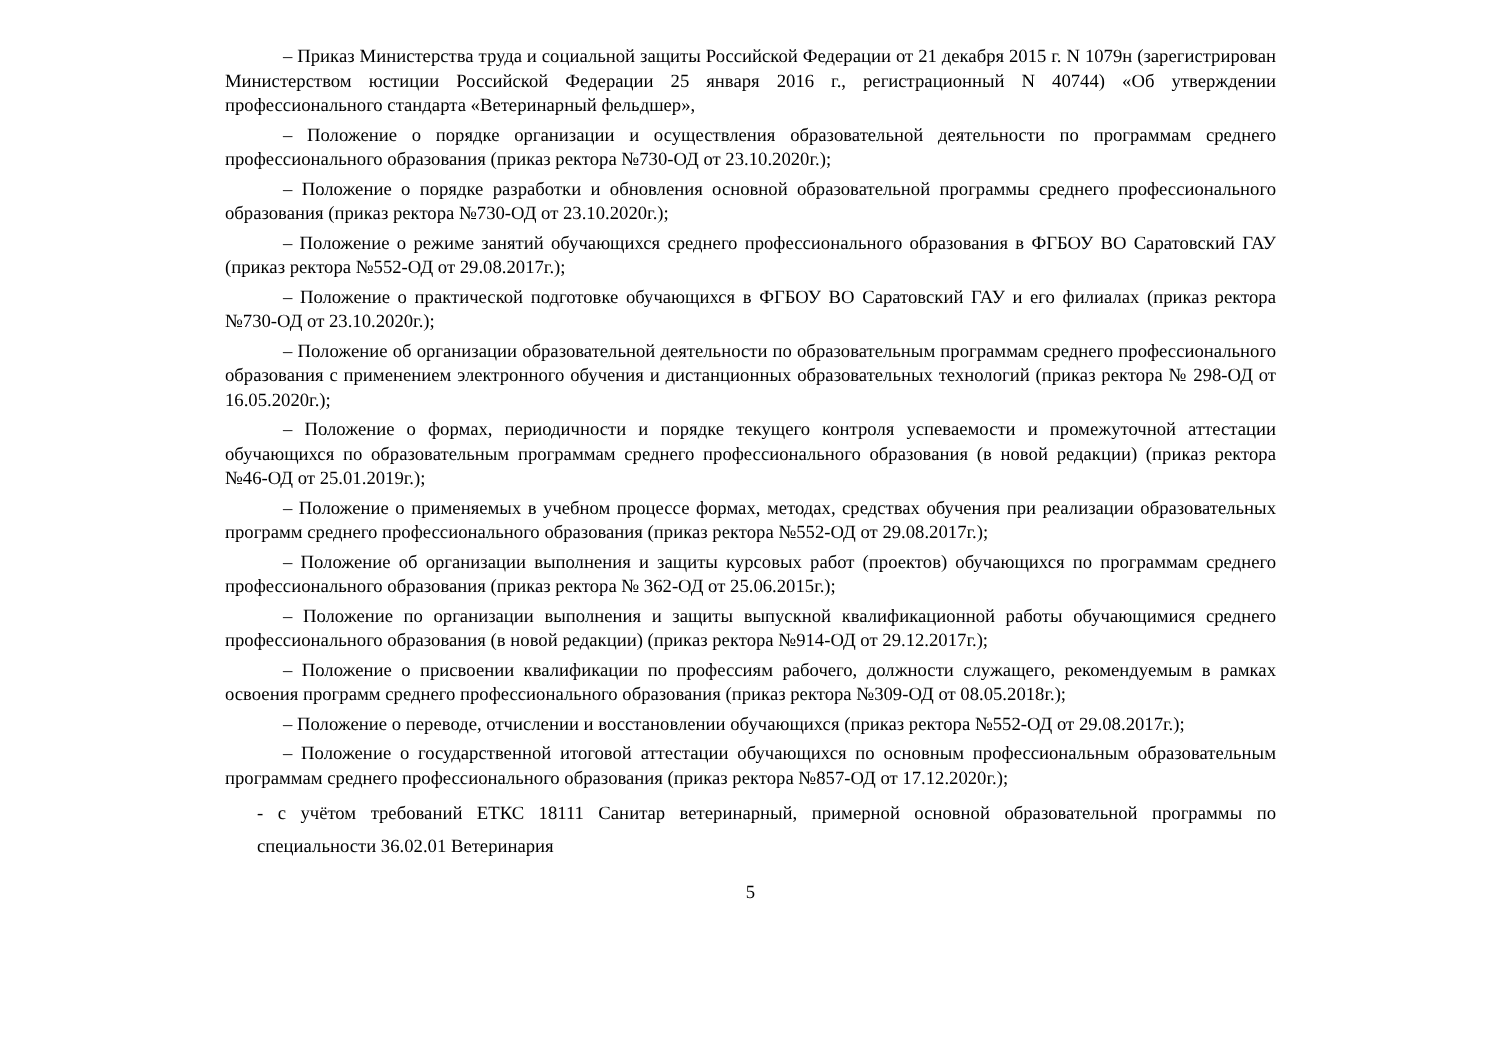– Приказ Министерства труда и социальной защиты Российской Федерации от 21 декабря 2015 г. N 1079н (зарегистрирован Министерством юстиции Российской Федерации 25 января 2016 г., регистрационный N 40744) «Об утверждении профессионального стандарта «Ветеринарный фельдшер»,
– Положение о порядке организации и осуществления образовательной деятельности по программам среднего профессионального образования (приказ ректора №730-ОД от 23.10.2020г.);
– Положение о порядке разработки и обновления основной образовательной программы среднего профессионального образования (приказ ректора №730-ОД от 23.10.2020г.);
– Положение о режиме занятий обучающихся среднего профессионального образования в ФГБОУ ВО Саратовский ГАУ (приказ ректора №552-ОД от 29.08.2017г.);
– Положение о практической подготовке обучающихся в ФГБОУ ВО Саратовский ГАУ и его филиалах (приказ ректора №730-ОД от 23.10.2020г.);
– Положение об организации образовательной деятельности по образовательным программам среднего профессионального образования с применением электронного обучения и дистанционных образовательных технологий (приказ ректора № 298-ОД от 16.05.2020г.);
– Положение о формах, периодичности и порядке текущего контроля успеваемости и промежуточной аттестации обучающихся по образовательным программам среднего профессионального образования (в новой редакции) (приказ ректора №46-ОД от 25.01.2019г.);
– Положение о применяемых в учебном процессе формах, методах, средствах обучения при реализации образовательных программ среднего профессионального образования (приказ ректора №552-ОД от 29.08.2017г.);
– Положение об организации выполнения и защиты курсовых работ (проектов) обучающихся по программам среднего профессионального образования (приказ ректора № 362-ОД от 25.06.2015г.);
– Положение по организации выполнения и защиты выпускной квалификационной работы обучающимися среднего профессионального образования (в новой редакции) (приказ ректора №914-ОД от 29.12.2017г.);
– Положение о присвоении квалификации по профессиям рабочего, должности служащего, рекомендуемым в рамках освоения программ среднего профессионального образования (приказ ректора №309-ОД от 08.05.2018г.);
– Положение о переводе, отчислении и восстановлении обучающихся (приказ ректора №552-ОД от 29.08.2017г.);
– Положение о государственной итоговой аттестации обучающихся по основным профессиональным образовательным программам среднего профессионального образования (приказ ректора №857-ОД от 17.12.2020г.);
- с учётом требований ЕТКС 18111 Санитар ветеринарный, примерной основной образовательной программы по специальности 36.02.01 Ветеринария
5